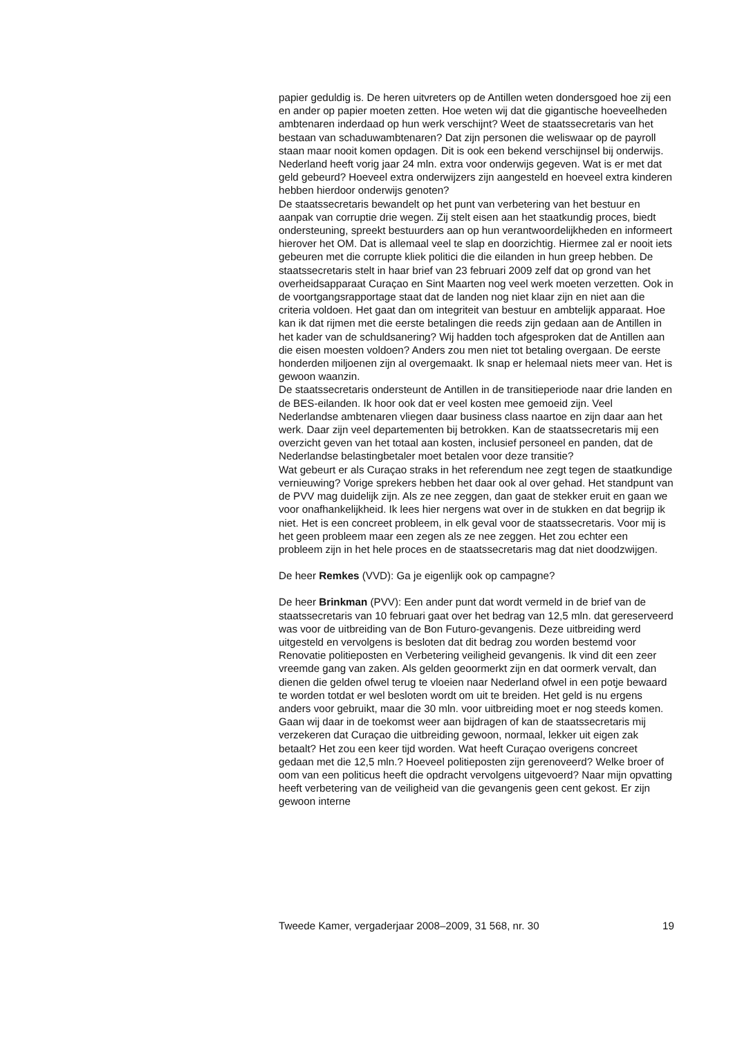papier geduldig is. De heren uitvreters op de Antillen weten dondersgoed hoe zij een en ander op papier moeten zetten. Hoe weten wij dat die gigantische hoeveelheden ambtenaren inderdaad op hun werk verschijnt? Weet de staatssecretaris van het bestaan van schaduwambtenaren? Dat zijn personen die weliswaar op de payroll staan maar nooit komen opdagen. Dit is ook een bekend verschijnsel bij onderwijs. Nederland heeft vorig jaar 24 mln. extra voor onderwijs gegeven. Wat is er met dat geld gebeurd? Hoeveel extra onderwijzers zijn aangesteld en hoeveel extra kinderen hebben hierdoor onderwijs genoten?
De staatssecretaris bewandelt op het punt van verbetering van het bestuur en aanpak van corruptie drie wegen. Zij stelt eisen aan het staatkundig proces, biedt ondersteuning, spreekt bestuurders aan op hun verantwoordelijkheden en informeert hierover het OM. Dat is allemaal veel te slap en doorzichtig. Hiermee zal er nooit iets gebeuren met die corrupte kliek politici die die eilanden in hun greep hebben. De staatssecretaris stelt in haar brief van 23 februari 2009 zelf dat op grond van het overheidsapparaat Curaçao en Sint Maarten nog veel werk moeten verzetten. Ook in de voortgangsrapportage staat dat de landen nog niet klaar zijn en niet aan die criteria voldoen. Het gaat dan om integriteit van bestuur en ambtelijk apparaat. Hoe kan ik dat rijmen met die eerste betalingen die reeds zijn gedaan aan de Antillen in het kader van de schuldsanering? Wij hadden toch afgesproken dat de Antillen aan die eisen moesten voldoen? Anders zou men niet tot betaling overgaan. De eerste honderden miljoenen zijn al overgemaakt. Ik snap er helemaal niets meer van. Het is gewoon waanzin.
De staatssecretaris ondersteunt de Antillen in de transitieperiode naar drie landen en de BES-eilanden. Ik hoor ook dat er veel kosten mee gemoeid zijn. Veel Nederlandse ambtenaren vliegen daar business class naartoe en zijn daar aan het werk. Daar zijn veel departementen bij betrokken. Kan de staatssecretaris mij een overzicht geven van het totaal aan kosten, inclusief personeel en panden, dat de Nederlandse belastingbetaler moet betalen voor deze transitie?
Wat gebeurt er als Curaçao straks in het referendum nee zegt tegen de staatkundige vernieuwing? Vorige sprekers hebben het daar ook al over gehad. Het standpunt van de PVV mag duidelijk zijn. Als ze nee zeggen, dan gaat de stekker eruit en gaan we voor onafhankelijkheid. Ik lees hier nergens wat over in de stukken en dat begrijp ik niet. Het is een concreet probleem, in elk geval voor de staatssecretaris. Voor mij is het geen probleem maar een zegen als ze nee zeggen. Het zou echter een probleem zijn in het hele proces en de staatssecretaris mag dat niet doodzwijgen.
De heer Remkes (VVD): Ga je eigenlijk ook op campagne?
De heer Brinkman (PVV): Een ander punt dat wordt vermeld in de brief van de staatssecretaris van 10 februari gaat over het bedrag van 12,5 mln. dat gereserveerd was voor de uitbreiding van de Bon Futuro-gevangenis. Deze uitbreiding werd uitgesteld en vervolgens is besloten dat dit bedrag zou worden bestemd voor Renovatie politieposten en Verbetering veiligheid gevangenis. Ik vind dit een zeer vreemde gang van zaken. Als gelden geoormerkt zijn en dat oormerk vervalt, dan dienen die gelden ofwel terug te vloeien naar Nederland ofwel in een potje bewaard te worden totdat er wel besloten wordt om uit te breiden. Het geld is nu ergens anders voor gebruikt, maar die 30 mln. voor uitbreiding moet er nog steeds komen. Gaan wij daar in de toekomst weer aan bijdragen of kan de staatssecretaris mij verzekeren dat Curaçao die uitbreiding gewoon, normaal, lekker uit eigen zak betaalt? Het zou een keer tijd worden. Wat heeft Curaçao overigens concreet gedaan met die 12,5 mln.? Hoeveel politieposten zijn gerenoveerd? Welke broer of oom van een politicus heeft die opdracht vervolgens uitgevoerd? Naar mijn opvatting heeft verbetering van de veiligheid van die gevangenis geen cent gekost. Er zijn gewoon interne
Tweede Kamer, vergaderjaar 2008–2009, 31 568, nr. 30 19